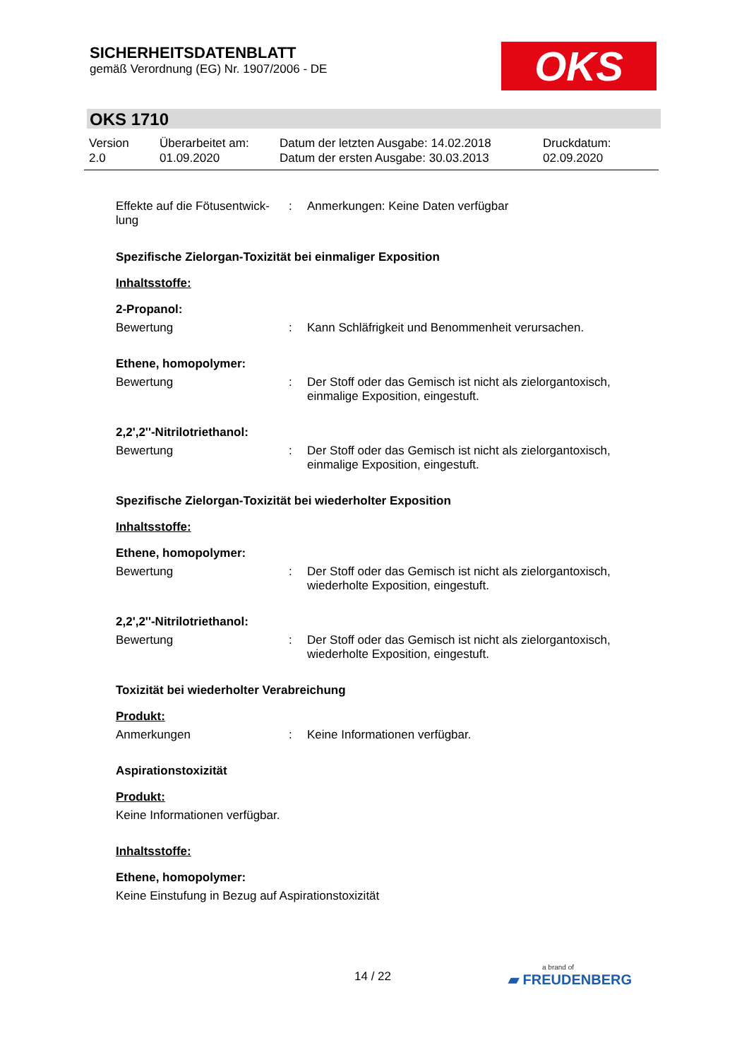SICHERHEITSDATENBLATT
gemäß Verordnung (EG) Nr. 1907/2006 - DE
OKS
OKS 1710
Version
2.0
Überarbeitet am:
01.09.2020
Datum der letzten Ausgabe: 14.02.2018
Datum der ersten Ausgabe: 30.03.2013
Druckdatum:
02.09.2020
Effekte auf die Fötusentwick-lung
: Anmerkungen: Keine Daten verfügbar
Spezifische Zielorgan-Toxizität bei einmaliger Exposition
Inhaltsstoffe:
2-Propanol:
Bewertung : Kann Schläfrigkeit und Benommenheit verursachen.
Ethene, homopolymer:
Bewertung : Der Stoff oder das Gemisch ist nicht als zielorgantoxisch, einmalige Exposition, eingestuft.
2,2',2''-Nitrilotriethanol:
Bewertung : Der Stoff oder das Gemisch ist nicht als zielorgantoxisch, einmalige Exposition, eingestuft.
Spezifische Zielorgan-Toxizität bei wiederholter Exposition
Inhaltsstoffe:
Ethene, homopolymer:
Bewertung : Der Stoff oder das Gemisch ist nicht als zielorgantoxisch, wiederholte Exposition, eingestuft.
2,2',2''-Nitrilotriethanol:
Bewertung : Der Stoff oder das Gemisch ist nicht als zielorgantoxisch, wiederholte Exposition, eingestuft.
Toxizität bei wiederholter Verabreichung
Produkt:
Anmerkungen : Keine Informationen verfügbar.
Aspirationstoxizität
Produkt:
Keine Informationen verfügbar.
Inhaltsstoffe:
Ethene, homopolymer:
Keine Einstufung in Bezug auf Aspirationstoxizität
14 / 22
a brand of
▰ FREUDENBERG